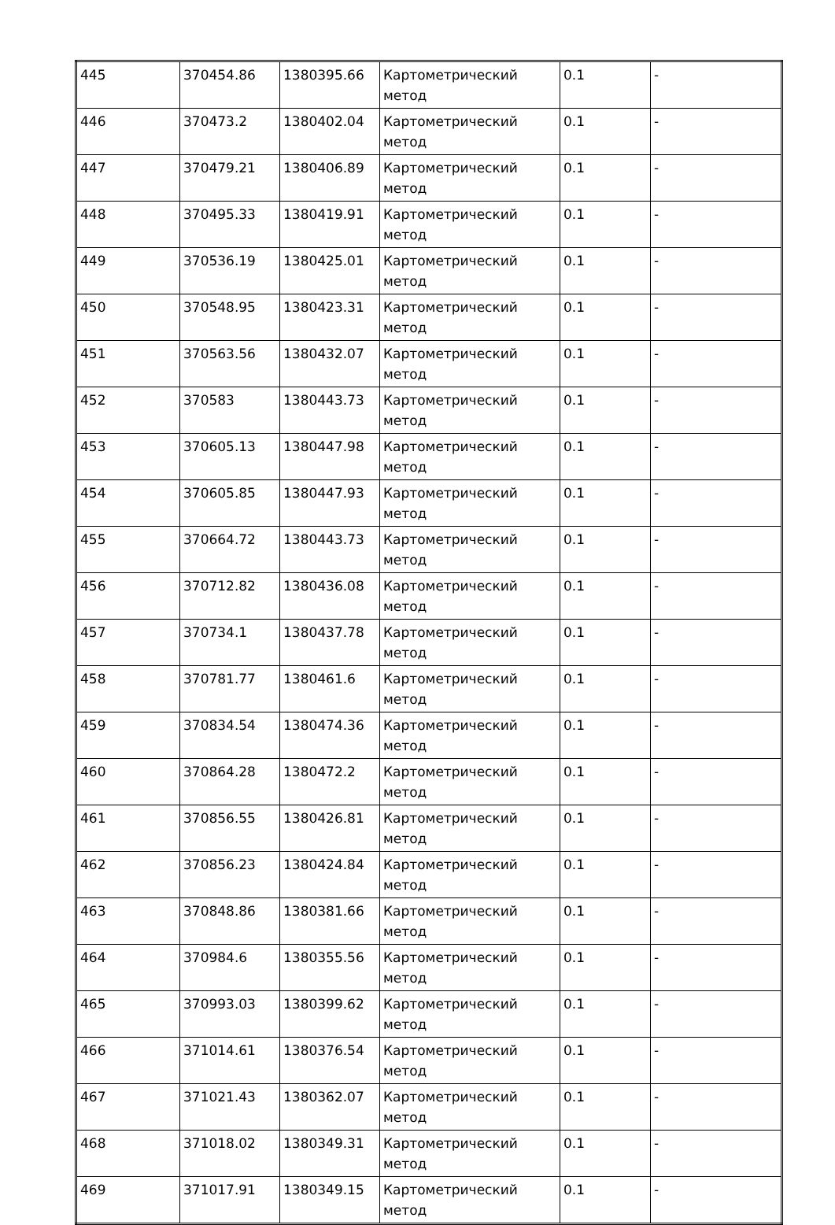| 445 | 370454.86 | 1380395.66 | Картометрический метод | 0.1 | - |
| 446 | 370473.2 | 1380402.04 | Картометрический метод | 0.1 | - |
| 447 | 370479.21 | 1380406.89 | Картометрический метод | 0.1 | - |
| 448 | 370495.33 | 1380419.91 | Картометрический метод | 0.1 | - |
| 449 | 370536.19 | 1380425.01 | Картометрический метод | 0.1 | - |
| 450 | 370548.95 | 1380423.31 | Картометрический метод | 0.1 | - |
| 451 | 370563.56 | 1380432.07 | Картометрический метод | 0.1 | - |
| 452 | 370583 | 1380443.73 | Картометрический метод | 0.1 | - |
| 453 | 370605.13 | 1380447.98 | Картометрический метод | 0.1 | - |
| 454 | 370605.85 | 1380447.93 | Картометрический метод | 0.1 | - |
| 455 | 370664.72 | 1380443.73 | Картометрический метод | 0.1 | - |
| 456 | 370712.82 | 1380436.08 | Картометрический метод | 0.1 | - |
| 457 | 370734.1 | 1380437.78 | Картометрический метод | 0.1 | - |
| 458 | 370781.77 | 1380461.6 | Картометрический метод | 0.1 | - |
| 459 | 370834.54 | 1380474.36 | Картометрический метод | 0.1 | - |
| 460 | 370864.28 | 1380472.2 | Картометрический метод | 0.1 | - |
| 461 | 370856.55 | 1380426.81 | Картометрический метод | 0.1 | - |
| 462 | 370856.23 | 1380424.84 | Картометрический метод | 0.1 | - |
| 463 | 370848.86 | 1380381.66 | Картометрический метод | 0.1 | - |
| 464 | 370984.6 | 1380355.56 | Картометрический метод | 0.1 | - |
| 465 | 370993.03 | 1380399.62 | Картометрический метод | 0.1 | - |
| 466 | 371014.61 | 1380376.54 | Картометрический метод | 0.1 | - |
| 467 | 371021.43 | 1380362.07 | Картометрический метод | 0.1 | - |
| 468 | 371018.02 | 1380349.31 | Картометрический метод | 0.1 | - |
| 469 | 371017.91 | 1380349.15 | Картометрический метод | 0.1 | - |